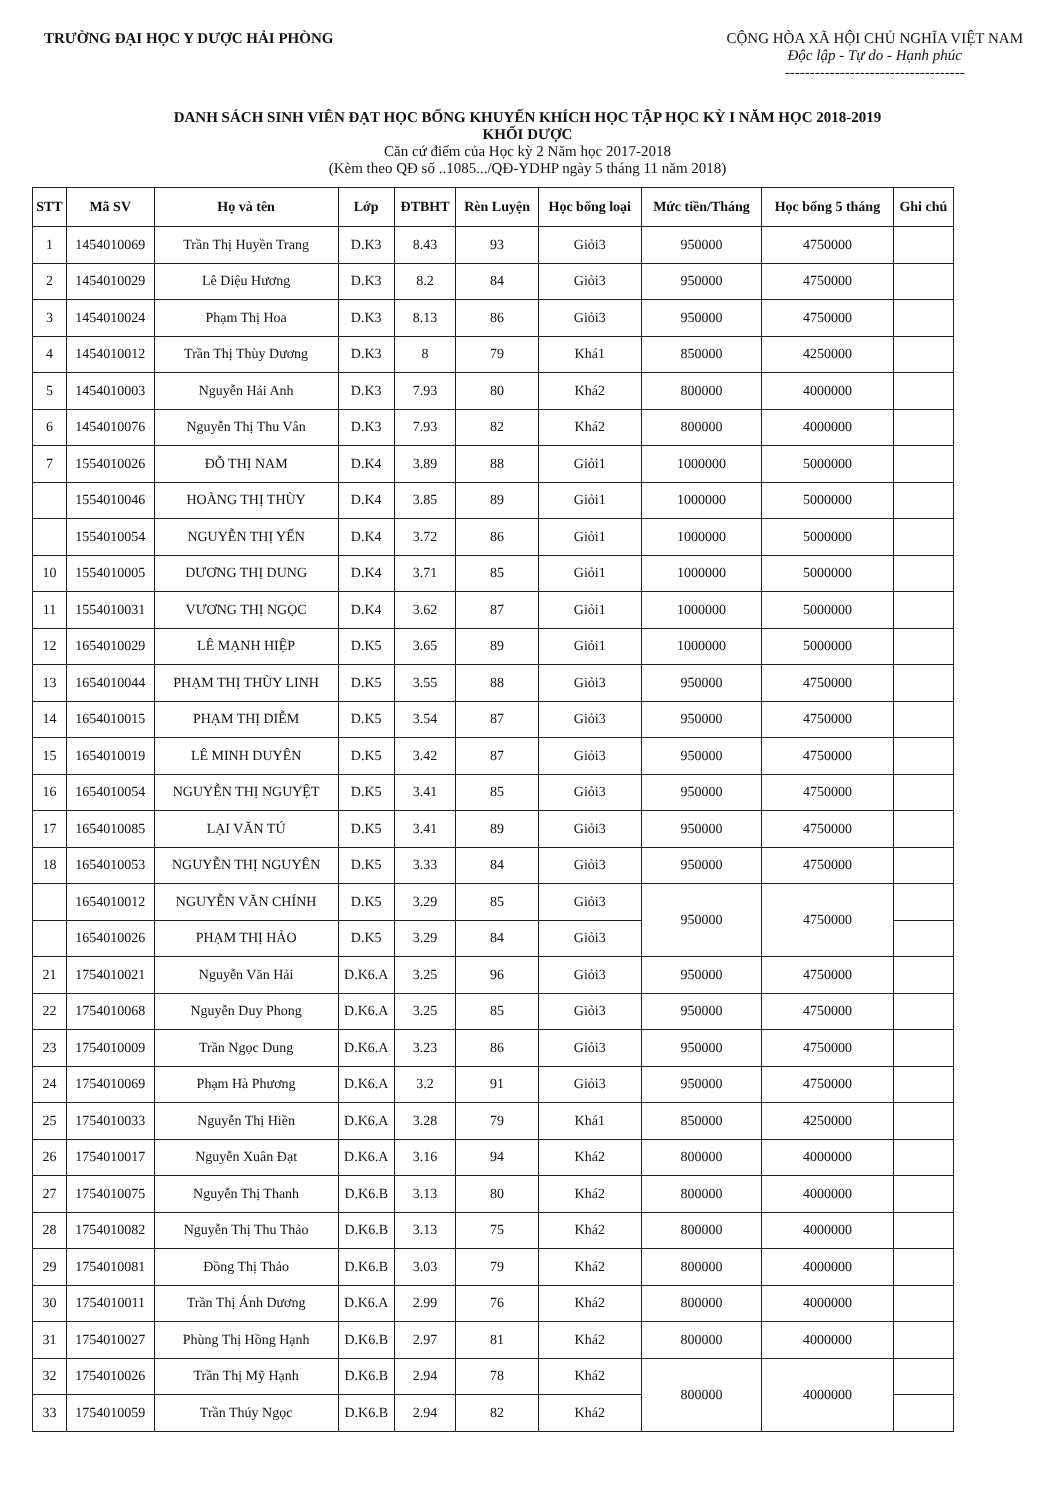TRƯỜNG ĐẠI HỌC Y DƯỢC HẢI PHÒNG
CỘNG HÒA XÃ HỘI CHỦ NGHĨA VIỆT NAM
Độc lập - Tự do - Hạnh phúc
------------------------------------
DANH SÁCH SINH VIÊN ĐẠT HỌC BỔNG KHUYẾN KHÍCH HỌC TẬP HỌC KỲ I NĂM HỌC 2018-2019
KHỐI DƯỢC
Căn cứ điểm của Học kỳ 2 Năm học 2017-2018
(Kèm theo QĐ số ..1085.../QĐ-YDHP ngày 5 tháng 11 năm 2018)
| STT | Mã SV | Họ và tên | Lớp | ĐTBHT | Rèn Luyện | Học bổng loại | Mức tiền/Tháng | Học bổng 5 tháng | Ghi chú |
| --- | --- | --- | --- | --- | --- | --- | --- | --- | --- |
| 1 | 1454010069 | Trần Thị Huyền Trang | D.K3 | 8.43 | 93 | Giỏi3 | 950000 | 4750000 | |
| 2 | 1454010029 | Lê Diệu Hương | D.K3 | 8.2 | 84 | Giỏi3 | 950000 | 4750000 | |
| 3 | 1454010024 | Phạm Thị Hoa | D.K3 | 8.13 | 86 | Giỏi3 | 950000 | 4750000 | |
| 4 | 1454010012 | Trần Thị Thùy Dương | D.K3 | 8 | 79 | Khá1 | 850000 | 4250000 | |
| 5 | 1454010003 | Nguyễn Hải Anh | D.K3 | 7.93 | 80 | Khá2 | 800000 | 4000000 | |
| 6 | 1454010076 | Nguyễn Thị Thu Vân | D.K3 | 7.93 | 82 | Khá2 | 800000 | 4000000 | |
| 7 | 1554010026 | ĐỖ THỊ NAM | D.K4 | 3.89 | 88 | Giỏi1 | 1000000 | 5000000 | |
| | 1554010046 | HOÀNG THỊ THÙY | D.K4 | 3.85 | 89 | Giỏi1 | 1000000 | 5000000 | |
| | 1554010054 | NGUYỄN THỊ YẾN | D.K4 | 3.72 | 86 | Giỏi1 | 1000000 | 5000000 | |
| 10 | 1554010005 | DƯƠNG THỊ DUNG | D.K4 | 3.71 | 85 | Giỏi1 | 1000000 | 5000000 | |
| 11 | 1554010031 | VƯƠNG THỊ NGỌC | D.K4 | 3.62 | 87 | Giỏi1 | 1000000 | 5000000 | |
| 12 | 1654010029 | LÊ MẠNH HIỆP | D.K5 | 3.65 | 89 | Giỏi1 | 1000000 | 5000000 | |
| 13 | 1654010044 | PHẠM THỊ THÙY LINH | D.K5 | 3.55 | 88 | Giỏi3 | 950000 | 4750000 | |
| 14 | 1654010015 | PHẠM THỊ DIỄM | D.K5 | 3.54 | 87 | Giỏi3 | 950000 | 4750000 | |
| 15 | 1654010019 | LÊ MINH DUYÊN | D.K5 | 3.42 | 87 | Giỏi3 | 950000 | 4750000 | |
| 16 | 1654010054 | NGUYỄN THỊ NGUYỆT | D.K5 | 3.41 | 85 | Giỏi3 | 950000 | 4750000 | |
| 17 | 1654010085 | LẠI VĂN TÚ | D.K5 | 3.41 | 89 | Giỏi3 | 950000 | 4750000 | |
| 18 | 1654010053 | NGUYỄN THỊ NGUYÊN | D.K5 | 3.33 | 84 | Giỏi3 | 950000 | 4750000 | |
| | 1654010012 | NGUYỄN VĂN CHÍNH | D.K5 | 3.29 | 85 | Giỏi3 | 950000 | 4750000 | |
| | 1654010026 | PHẠM THỊ HẢO | D.K5 | 3.29 | 84 | Giỏi3 | | | |
| 21 | 1754010021 | Nguyễn Văn Hải | D.K6.A | 3.25 | 96 | Giỏi3 | 950000 | 4750000 | |
| 22 | 1754010068 | Nguyễn Duy Phong | D.K6.A | 3.25 | 85 | Giỏi3 | 950000 | 4750000 | |
| 23 | 1754010009 | Trần Ngọc Dung | D.K6.A | 3.23 | 86 | Giỏi3 | 950000 | 4750000 | |
| 24 | 1754010069 | Phạm Hà Phương | D.K6.A | 3.2 | 91 | Giỏi3 | 950000 | 4750000 | |
| 25 | 1754010033 | Nguyễn Thị Hiền | D.K6.A | 3.28 | 79 | Khá1 | 850000 | 4250000 | |
| 26 | 1754010017 | Nguyễn Xuân Đạt | D.K6.A | 3.16 | 94 | Khá2 | 800000 | 4000000 | |
| 27 | 1754010075 | Nguyễn Thị Thanh | D.K6.B | 3.13 | 80 | Khá2 | 800000 | 4000000 | |
| 28 | 1754010082 | Nguyễn Thị Thu Thảo | D.K6.B | 3.13 | 75 | Khá2 | 800000 | 4000000 | |
| 29 | 1754010081 | Đồng Thị Thảo | D.K6.B | 3.03 | 79 | Khá2 | 800000 | 4000000 | |
| 30 | 1754010011 | Trần Thị Ánh Dương | D.K6.A | 2.99 | 76 | Khá2 | 800000 | 4000000 | |
| 31 | 1754010027 | Phùng Thị Hồng Hạnh | D.K6.B | 2.97 | 81 | Khá2 | 800000 | 4000000 | |
| 32 | 1754010026 | Trần Thị Mỹ Hạnh | D.K6.B | 2.94 | 78 | Khá2 | 800000 | 4000000 | |
| 33 | 1754010059 | Trần Thúy Ngọc | D.K6.B | 2.94 | 82 | Khá2 | | | |